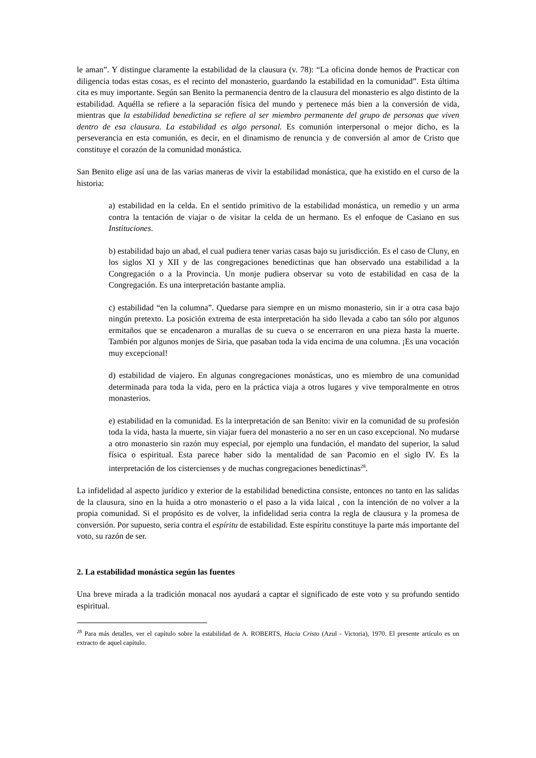le aman”. Y distingue claramente la estabilidad de la clausura (v. 78): “La oficina donde hemos de Practicar con diligencia todas estas cosas, es el recinto del monasterio, guardando la estabilidad en la comunidad”. Esta última cita es muy importante. Según san Benito la permanencia dentro de la clausura del monasterio es algo distinto de la estabilidad. Aquélla se refiere a la separación física del mundo y pertenece más bien a la conversión de vida, mientras que la estabilidad benedictina se refiere al ser miembro permanente del grupo de personas que viven dentro de esa clausura. La estabilidad es algo personal. Es comunión interpersonal o mejor dicho, es la perseverancia en esta comunión, es decir, en el dinamismo de renuncia y de conversión al amor de Cristo que constituye el corazón de la comunidad monástica.
San Benito elige así una de las varias maneras de vivir la estabilidad monástica, que ha existido en el curso de la historia:
a) estabilidad en la celda. En el sentido primitivo de la estabilidad monástica, un remedio y un arma contra la tentación de viajar o de visitar la celda de un hermano. Es el enfoque de Casiano en sus Instituciones.
b) estabilidad bajo un abad, el cual pudiera tener varias casas bajo su jurisdicción. Es el caso de Cluny, en los siglos XI y XII y de las congregaciones benedictinas que han observado una estabilidad a la Congregación o a la Provincia. Un monje pudiera observar su voto de estabilidad en casa de la Congregación. Es una interpretación bastante amplia.
c) estabilidad “en la columna”. Quedarse para siempre en un mismo monasterio, sin ir a otra casa bajo ningún pretexto. La posición extrema de esta interpretación ha sido llevada a cabo tan sólo por algunos ermitaños que se encadenaron a murallas de su cueva o se encerraron en una pieza hasta la muerte. También por algunos monjes de Siria, que pasaban toda la vida encima de una columna. ¡Es una vocación muy excepcional!
d) estabilidad de viajero. En algunas congregaciones monásticas, uno es miembro de una comunidad determinada para toda la vida, pero en la práctica viaja a otros lugares y vive temporalmente en otros monasterios.
e) estabilidad en la comunidad. Es la interpretación de san Benito: vivir en la comunidad de su profesión toda la vida, hasta la muerte, sin viajar fuera del monasterio a no ser en un caso excepcional. No mudarse a otro monasterio sin razón muy especial, por ejemplo una fundación, el mandato del superior, la salud física o espiritual. Esta parece haber sido la mentalidad de san Pacomio en el siglo IV. Es la interpretación de los cistercienses y de muchas congregaciones benedictinas<sup>28</sup>.
La infidelidad al aspecto jurídico y exterior de la estabilidad benedictina consiste, entonces no tanto en las salidas de la clausura, sino en la huida a otro monasterio o el paso a la vida laical , con la intención de no volver a la propia comunidad. Si el propósito es de volver, la infidelidad seria contra la regla de clausura y la promesa de conversión. Por supuesto, seria contra el espíritu de estabilidad. Este espíritu constituye la parte más importante del voto, su razón de ser.
2. La estabilidad monástica según las fuentes
Una breve mirada a la tradición monacal nos ayudará a captar el significado de este voto y su profundo sentido espiritual.
<sup>28</sup> Para más detalles, ver el capítulo sobre la estabilidad de A. ROBERTS, Hacia Cristo (Azul - Victoria), 1970. El presente artículo es un extracto de aquel capítulo.